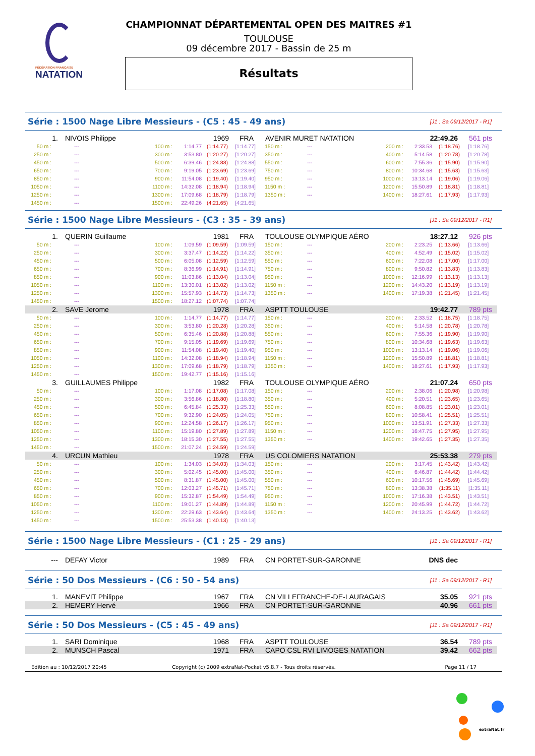FÉDÉRATION FRANÇAISE
NATATION
CHAMPIONNAT DÉPARTEMENTAL OPEN DES MAITRES #1
TOULOUSE
09 décembre 2017 - Bassin de 25 m
Résultats
Série : 1500 Nage Libre Messieurs - (C5 : 45 - 49 ans) [J1 : Sa 09/12/2017 - R1]
| 1. NIVOIS Philippe 1969 FRA AVENIR MURET NATATION 22:49.26 561 pts | | | | | | | | | | | |
| 50 m : | --- | 100 m : | 1:14.77 | (1:14.77) | [1:14.77] | 150 m : | --- | 200 m : | 2:33.53 | (1:18.76) | [1:18.76] |
| 250 m : | --- | 300 m : | 3:53.80 | (1:20.27) | [1:20.27] | 350 m : | --- | 400 m : | 5:14.58 | (1:20.78) | [1:20.78] |
| 450 m : | --- | 500 m : | 6:39.46 | (1:24.88) | [1:24.88] | 550 m : | --- | 600 m : | 7:55.36 | (1:15.90) | [1:15.90] |
| 650 m : | --- | 700 m : | 9:19.05 | (1:23.69) | [1:23.69] | 750 m : | --- | 800 m : | 10:34.68 | (1:15.63) | [1:15.63] |
| 850 m : | --- | 900 m : | 11:54.08 | (1:19.40) | [1:19.40] | 950 m : | --- | 1000 m : | 13:13.14 | (1:19.06) | [1:19.06] |
| 1050 m : | --- | 1100 m : | 14:32.08 | (1:18.94) | [1:18.94] | 1150 m : | --- | 1200 m : | 15:50.89 | (1:18.81) | [1:18.81] |
| 1250 m : | --- | 1300 m : | 17:09.68 | (1:18.79) | [1:18.79] | 1350 m : | --- | 1400 m : | 18:27.61 | (1:17.93) | [1:17.93] |
| 1450 m : | --- | 1500 m : | 22:49.26 | (4:21.65) | [4:21.65] | | | | | | |
Série : 1500 Nage Libre Messieurs - (C3 : 35 - 39 ans) [J1 : Sa 09/12/2017 - R1]
| 1. QUERIN Guillaume 1981 FRA TOULOUSE OLYMPIQUE AÉRO 18:27.12 926 pts | | | | | | | | | | | |
| 50 m : | --- | 100 m : | 1:09.59 | (1:09.59) | [1:09.59] | 150 m : | --- | 200 m : | 2:23.25 | (1:13.66) | [1:13.66] |
| 250 m : | --- | 300 m : | 3:37.47 | (1:14.22) | [1:14.22] | 350 m : | --- | 400 m : | 4:52.49 | (1:15.02) | [1:15.02] |
| 450 m : | --- | 500 m : | 6:05.08 | (1:12.59) | [1:12.59] | 550 m : | --- | 600 m : | 7:22.08 | (1:17.00) | [1:17.00] |
| 650 m : | --- | 700 m : | 8:36.99 | (1:14.91) | [1:14.91] | 750 m : | --- | 800 m : | 9:50.82 | (1:13.83) | [1:13.83] |
| 850 m : | --- | 900 m : | 11:03.86 | (1:13.04) | [1:13.04] | 950 m : | --- | 1000 m : | 12:16.99 | (1:13.13) | [1:13.13] |
| 1050 m : | --- | 1100 m : | 13:30.01 | (1:13.02) | [1:13.02] | 1150 m : | --- | 1200 m : | 14:43.20 | (1:13.19) | [1:13.19] |
| 1250 m : | --- | 1300 m : | 15:57.93 | (1:14.73) | [1:14.73] | 1350 m : | --- | 1400 m : | 17:19.38 | (1:21.45) | [1:21.45] |
| 1450 m : | --- | 1500 m : | 18:27.12 | (1:07.74) | [1:07.74] | | | | | | |
| 2. SAVE Jerome 1978 FRA ASPTT TOULOUSE 19:42.77 789 pts | | | | | | | | | | | |
| 50 m : | --- | 100 m : | 1:14.77 | (1:14.77) | [1:14.77] | 150 m : | --- | 200 m : | 2:33.52 | (1:18.75) | [1:18.75] |
| 250 m : | --- | 300 m : | 3:53.80 | (1:20.28) | [1:20.28] | 350 m : | --- | 400 m : | 5:14.58 | (1:20.78) | [1:20.78] |
| 450 m : | --- | 500 m : | 6:35.46 | (1:20.88) | [1:20.88] | 550 m : | --- | 600 m : | 7:55.36 | (1:19.90) | [1:19.90] |
| 650 m : | --- | 700 m : | 9:15.05 | (1:19.69) | [1:19.69] | 750 m : | --- | 800 m : | 10:34.68 | (1:19.63) | [1:19.63] |
| 850 m : | --- | 900 m : | 11:54.08 | (1:19.40) | [1:19.40] | 950 m : | --- | 1000 m : | 13:13.14 | (1:19.06) | [1:19.06] |
| 1050 m : | --- | 1100 m : | 14:32.08 | (1:18.94) | [1:18.94] | 1150 m : | --- | 1200 m : | 15:50.89 | (1:18.81) | [1:18.81] |
| 1250 m : | --- | 1300 m : | 17:09.68 | (1:18.79) | [1:18.79] | 1350 m : | --- | 1400 m : | 18:27.61 | (1:17.93) | [1:17.93] |
| 1450 m : | --- | 1500 m : | 19:42.77 | (1:15.16) | [1:15.16] | | | | | | |
| 3. GUILLAUMES Philippe 1982 FRA TOULOUSE OLYMPIQUE AÉRO 21:07.24 650 pts | | | | | | | | | | | |
| 50 m : | --- | 100 m : | 1:17.08 | (1:17.08) | [1:17.08] | 150 m : | --- | 200 m : | 2:38.06 | (1:20.98) | [1:20.98] |
| 250 m : | --- | 300 m : | 3:56.86 | (1:18.80) | [1:18.80] | 350 m : | --- | 400 m : | 5:20.51 | (1:23.65) | [1:23.65] |
| 450 m : | --- | 500 m : | 6:45.84 | (1:25.33) | [1:25.33] | 550 m : | --- | 600 m : | 8:08.85 | (1:23.01) | [1:23.01] |
| 650 m : | --- | 700 m : | 9:32.90 | (1:24.05) | [1:24.05] | 750 m : | --- | 800 m : | 10:58.41 | (1:25.51) | [1:25.51] |
| 850 m : | --- | 900 m : | 12:24.58 | (1:26.17) | [1:26.17] | 950 m : | --- | 1000 m : | 13:51.91 | (1:27.33) | [1:27.33] |
| 1050 m : | --- | 1100 m : | 15:19.80 | (1:27.89) | [1:27.89] | 1150 m : | --- | 1200 m : | 16:47.75 | (1:27.95) | [1:27.95] |
| 1250 m : | --- | 1300 m : | 18:15.30 | (1:27.55) | [1:27.55] | 1350 m : | --- | 1400 m : | 19:42.65 | (1:27.35) | [1:27.35] |
| 1450 m : | --- | 1500 m : | 21:07.24 | (1:24.59) | [1:24.59] | | | | | | |
| 4. URCUN Mathieu 1978 FRA US COLOMIERS NATATION 25:53.38 279 pts | | | | | | | | | | | |
| 50 m : | --- | 100 m : | 1:34.03 | (1:34.03) | [1:34.03] | 150 m : | --- | 200 m : | 3:17.45 | (1:43.42) | [1:43.42] |
| 250 m : | --- | 300 m : | 5:02.45 | (1:45.00) | [1:45.00] | 350 m : | --- | 400 m : | 6:46.87 | (1:44.42) | [1:44.42] |
| 450 m : | --- | 500 m : | 8:31.87 | (1:45.00) | [1:45.00] | 550 m : | --- | 600 m : | 10:17.56 | (1:45.69) | [1:45.69] |
| 650 m : | --- | 700 m : | 12:03.27 | (1:45.71) | [1:45.71] | 750 m : | --- | 800 m : | 13:38.38 | (1:35.11) | [1:35.11] |
| 850 m : | --- | 900 m : | 15:32.87 | (1:54.49) | [1:54.49] | 950 m : | --- | 1000 m : | 17:16.38 | (1:43.51) | [1:43.51] |
| 1050 m : | --- | 1100 m : | 19:01.27 | (1:44.89) | [1:44.89] | 1150 m : | --- | 1200 m : | 20:45.99 | (1:44.72) | [1:44.72] |
| 1250 m : | --- | 1300 m : | 22:29.63 | (1:43.64) | [1:43.64] | 1350 m : | --- | 1400 m : | 24:13.25 | (1:43.62) | [1:43.62] |
| 1450 m : | --- | 1500 m : | 25:53.38 | (1:40.13) | [1:40.13] | | | | | | |
Série : 1500 Nage Libre Messieurs - (C1 : 25 - 29 ans) [J1 : Sa 09/12/2017 - R1]
| --- DEFAY Victor 1989 FRA CN PORTET-SUR-GARONNE DNS dec |
Série : 50 Dos Messieurs - (C6 : 50 - 54 ans) [J1 : Sa 09/12/2017 - R1]
| 1. MANEVIT Philippe 1967 FRA CN VILLEFRANCHE-DE-LAURAGAIS 35.05 921 pts |
| 2. HEMERY Hervé 1966 FRA CN PORTET-SUR-GARONNE 40.96 661 pts |
Série : 50 Dos Messieurs - (C5 : 45 - 49 ans) [J1 : Sa 09/12/2017 - R1]
| 1. SARI Dominique 1968 FRA ASPTT TOULOUSE 36.54 789 pts |
| 2. MUNSCH Pascal 1971 FRA CAPO CSL RVI LIMOGES NATATION 39.42 662 pts |
Edition au : 10/12/2017 20:45 Copyright (c) 2009 extraNat-Pocket v5.8.7 - Tous droits réservés. Page 11 / 17
extraNat.fr